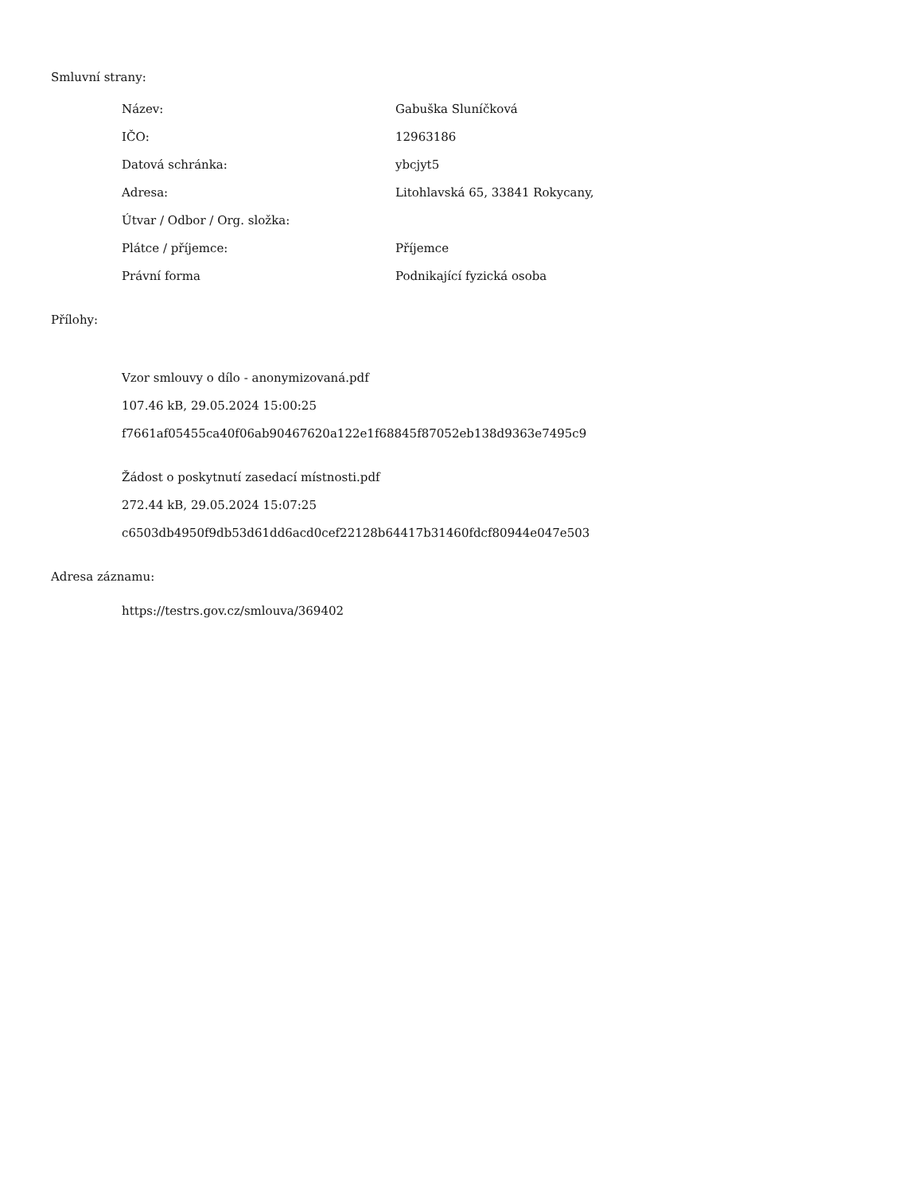Smluvní strany:
| Název: | Gabuška Sluníčková |
| IČO: | 12963186 |
| Datová schránka: | ybcjyt5 |
| Adresa: | Litohlavská 65, 33841 Rokycany, |
| Útvar / Odbor / Org. složka: | |
| Plátce / příjemce: | Příjemce |
| Právní forma | Podnikající fyzická osoba |
Přílohy:
Vzor smlouvy o dílo - anonymizovaná.pdf
107.46 kB, 29.05.2024 15:00:25
f7661af05455ca40f06ab90467620a122e1f68845f87052eb138d9363e7495c9
Žádost o poskytnutí zasedací místnosti.pdf
272.44 kB, 29.05.2024 15:07:25
c6503db4950f9db53d61dd6acd0cef22128b64417b31460fdcf80944e047e503
Adresa záznamu:
https://testrs.gov.cz/smlouva/369402